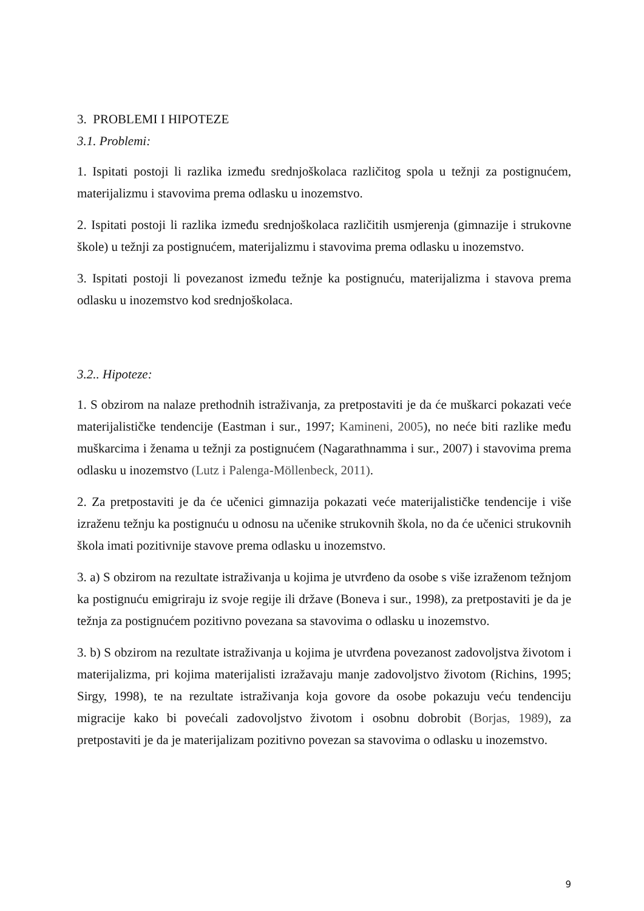3. PROBLEMI I HIPOTEZE
3.1. Problemi:
1. Ispitati postoji li razlika između srednjoškolaca različitog spola u težnji za postignućem, materijalizmu i stavovima prema odlasku u inozemstvo.
2. Ispitati postoji li razlika između srednjoškolaca različitih usmjerenja (gimnazije i strukovne škole) u težnji za postignućem, materijalizmu i stavovima prema odlasku u inozemstvo.
3. Ispitati postoji li povezanost između težnje ka postignuću, materijalizma i stavova prema odlasku u inozemstvo kod srednjoškolaca.
3.2.. Hipoteze:
1. S obzirom na nalaze prethodnih istraživanja, za pretpostaviti je da će muškarci pokazati veće materijalističke tendencije (Eastman i sur., 1997; Kamineni, 2005), no neće biti razlike među muškarcima i ženama u težnji za postignućem (Nagarathnamma i sur., 2007) i stavovima prema odlasku u inozemstvo (Lutz i Palenga-Möllenbeck, 2011).
2. Za pretpostaviti je da će učenici gimnazija pokazati veće materijalističke tendencije i više izraženu težnju ka postignuću u odnosu na učenike strukovnih škola, no da će učenici strukovnih škola imati pozitivnije stavove prema odlasku u inozemstvo.
3. a) S obzirom na rezultate istraživanja u kojima je utvrđeno da osobe s više izraženom težnjom ka postignuću emigriraju iz svoje regije ili države (Boneva i sur., 1998), za pretpostaviti je da je težnja za postignućem pozitivno povezana sa stavovima o odlasku u inozemstvo.
3. b) S obzirom na rezultate istraživanja u kojima je utvrđena povezanost zadovoljstva životom i materijalizma, pri kojima materijalisti izražavaju manje zadovoljstvo životom (Richins, 1995; Sirgy, 1998), te na rezultate istraživanja koja govore da osobe pokazuju veću tendenciju migracije kako bi povećali zadovoljstvo životom i osobnu dobrobit (Borjas, 1989), za pretpostaviti je da je materijalizam pozitivno povezan sa stavovima o odlasku u inozemstvo.
9